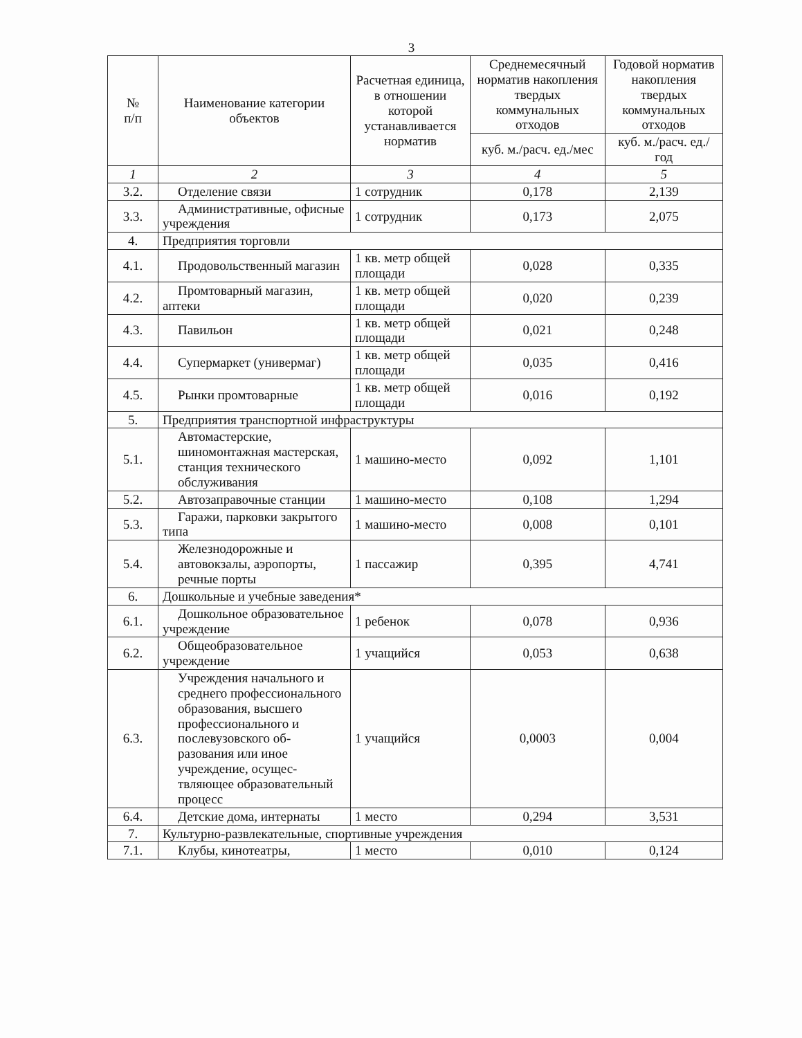3
| № п/п | Наименование категории объектов | Расчетная единица, в отношении которой устанавливается норматив | Среднемесячный норматив накопления твердых коммунальных отходов | Годовой норматив накопления твердых коммунальных отходов |
| --- | --- | --- | --- | --- |
| | | | куб. м./расч. ед./мес | куб. м./расч. ед./год |
| 1 | 2 | 3 | 4 | 5 |
| 3.2. | Отделение связи | 1 сотрудник | 0,178 | 2,139 |
| 3.3. | Административные, офисные учреждения | 1 сотрудник | 0,173 | 2,075 |
| 4. | Предприятия торговли | | | |
| 4.1. | Продовольственный магазин | 1 кв. метр общей площади | 0,028 | 0,335 |
| 4.2. | Промтоварный магазин, аптеки | 1 кв. метр общей площади | 0,020 | 0,239 |
| 4.3. | Павильон | 1 кв. метр общей площади | 0,021 | 0,248 |
| 4.4. | Супермаркет (универмаг) | 1 кв. метр общей площади | 0,035 | 0,416 |
| 4.5. | Рынки промтоварные | 1 кв. метр общей площади | 0,016 | 0,192 |
| 5. | Предприятия транспортной инфраструктуры | | | |
| 5.1. | Автомастерские, шиномонтажная мастерская, станция технического обслуживания | 1 машино-место | 0,092 | 1,101 |
| 5.2. | Автозаправочные станции | 1 машино-место | 0,108 | 1,294 |
| 5.3. | Гаражи, парковки закрытого типа | 1 машино-место | 0,008 | 0,101 |
| 5.4. | Железнодорожные и автовокзалы, аэропорты, речные порты | 1 пассажир | 0,395 | 4,741 |
| 6. | Дошкольные и учебные заведения* | | | |
| 6.1. | Дошкольное образовательное учреждение | 1 ребенок | 0,078 | 0,936 |
| 6.2. | Общеобразовательное учреждение | 1 учащийся | 0,053 | 0,638 |
| 6.3. | Учреждения начального и среднего профессионального образования, высшего профессионального и послевузовского об-разования или иное учреждение, осущес-твляющее образовательный процесс | 1 учащийся | 0,0003 | 0,004 |
| 6.4. | Детские дома, интернаты | 1 место | 0,294 | 3,531 |
| 7. | Культурно-развлекательные, спортивные учреждения | | | |
| 7.1. | Клубы, кинотеатры, | 1 место | 0,010 | 0,124 |